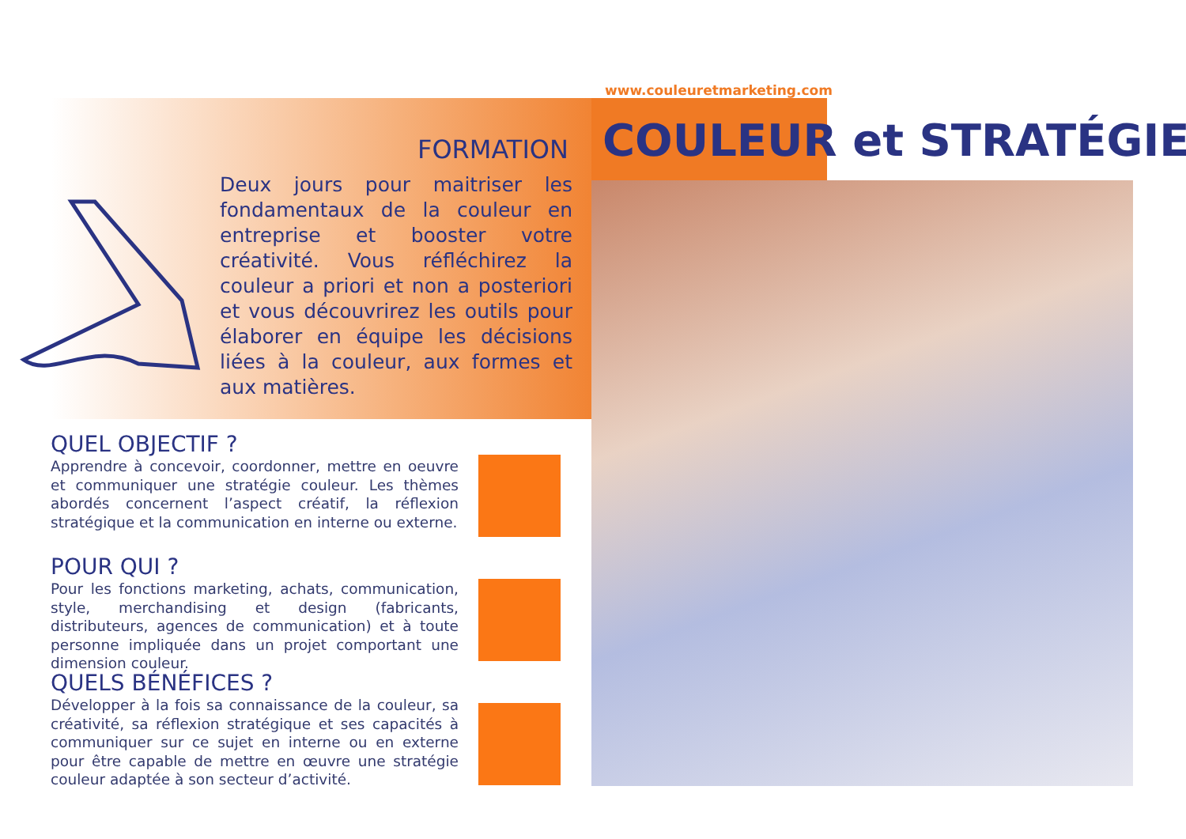www.couleuretmarketing.com
FORMATION COULEUR et STRATÉGIE
Deux jours pour maitriser les fondamentaux de la couleur en entreprise et booster votre créativité. Vous réfléchirez la couleur a priori et non a posteriori et vous découvrirez les outils pour élaborer en équipe les décisions liées à la couleur, aux formes et aux matières.
QUEL OBJECTIF ?
Apprendre à concevoir, coordonner, mettre en oeuvre et communiquer une stratégie couleur. Les thèmes abordés concernent l’aspect créatif, la réflexion stratégique et la communication en interne ou externe.
POUR QUI ?
Pour les fonctions marketing, achats, communication, style, merchandising et design (fabricants, distributeurs, agences de communication) et à toute personne impliquée dans un projet comportant une dimension couleur.
QUELS BÉNÉFICES ?
Développer à la fois sa connaissance de la couleur, sa créativité, sa réflexion stratégique et ses capacités à communiquer sur ce sujet en interne ou en externe pour être capable de mettre en œuvre une stratégie couleur adaptée à son secteur d’activité.